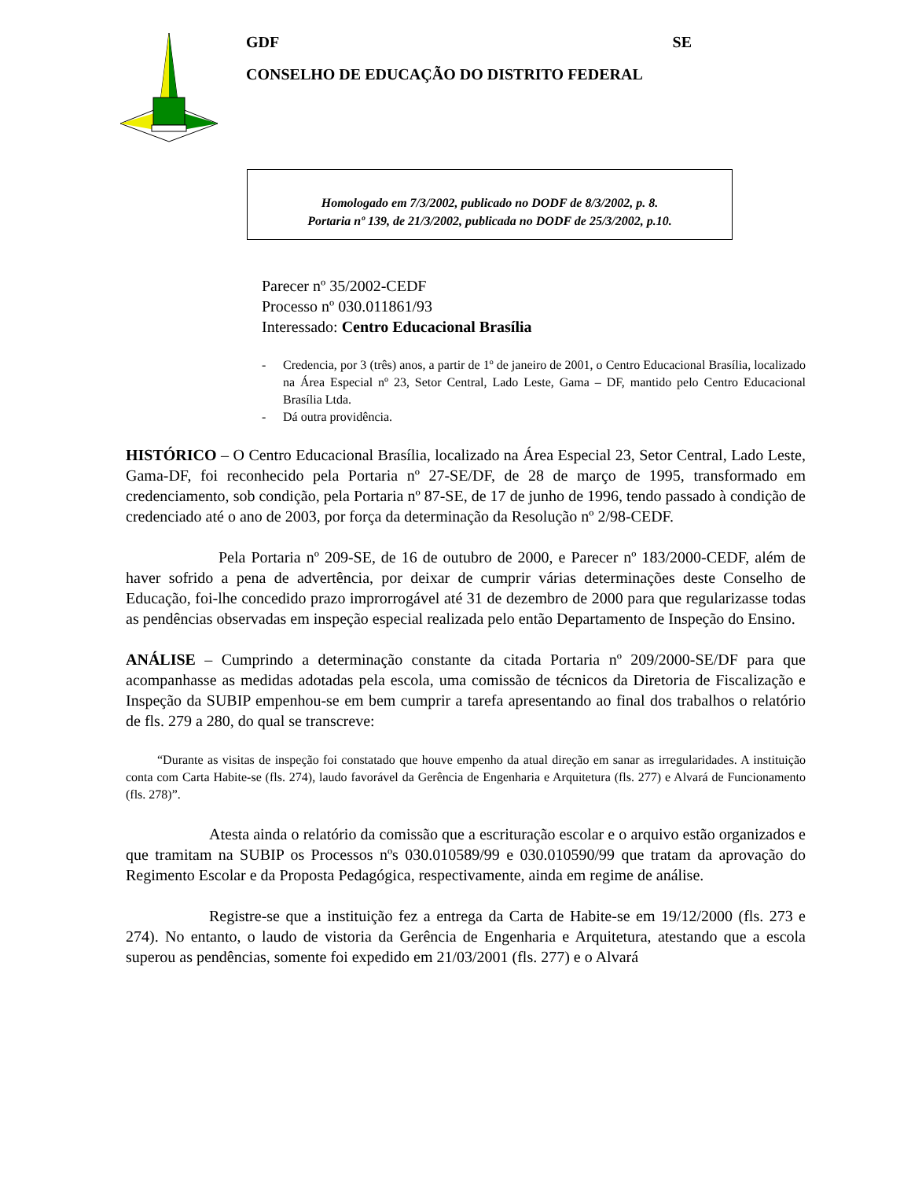GDF SE
CONSELHO DE EDUCAÇÃO DO DISTRITO FEDERAL
Homologado em 7/3/2002, publicado no DODF de 8/3/2002, p. 8.
Portaria nº 139, de 21/3/2002, publicada no DODF de 25/3/2002, p.10.
Parecer nº 35/2002-CEDF
Processo nº 030.011861/93
Interessado: Centro Educacional Brasília
- Credencia, por 3 (três) anos, a partir de 1º de janeiro de 2001, o Centro Educacional Brasília, localizado na Área Especial nº 23, Setor Central, Lado Leste, Gama – DF, mantido pelo Centro Educacional Brasília Ltda.
- Dá outra providência.
HISTÓRICO – O Centro Educacional Brasília, localizado na Área Especial 23, Setor Central, Lado Leste, Gama-DF, foi reconhecido pela Portaria nº 27-SE/DF, de 28 de março de 1995, transformado em credenciamento, sob condição, pela Portaria nº 87-SE, de 17 de junho de 1996, tendo passado à condição de credenciado até o ano de 2003, por força da determinação da Resolução nº 2/98-CEDF.
Pela Portaria nº 209-SE, de 16 de outubro de 2000, e Parecer nº 183/2000-CEDF, além de haver sofrido a pena de advertência, por deixar de cumprir várias determinações deste Conselho de Educação, foi-lhe concedido prazo improrrogável até 31 de dezembro de 2000 para que regularizasse todas as pendências observadas em inspeção especial realizada pelo então Departamento de Inspeção do Ensino.
ANÁLISE – Cumprindo a determinação constante da citada Portaria nº 209/2000-SE/DF para que acompanhasse as medidas adotadas pela escola, uma comissão de técnicos da Diretoria de Fiscalização e Inspeção da SUBIP empenhou-se em bem cumprir a tarefa apresentando ao final dos trabalhos o relatório de fls. 279 a 280, do qual se transcreve:
“Durante as visitas de inspeção foi constatado que houve empenho da atual direção em sanar as irregularidades. A instituição conta com Carta Habite-se (fls. 274), laudo favorável da Gerência de Engenharia e Arquitetura (fls. 277) e Alvará de Funcionamento (fls. 278)”.
Atesta ainda o relatório da comissão que a escrituração escolar e o arquivo estão organizados e que tramitam na SUBIP os Processos nºs 030.010589/99 e 030.010590/99 que tratam da aprovação do Regimento Escolar e da Proposta Pedagógica, respectivamente, ainda em regime de análise.
Registre-se que a instituição fez a entrega da Carta de Habite-se em 19/12/2000 (fls. 273 e 274). No entanto, o laudo de vistoria da Gerência de Engenharia e Arquitetura, atestando que a escola superou as pendências, somente foi expedido em 21/03/2001 (fls. 277) e o Alvará